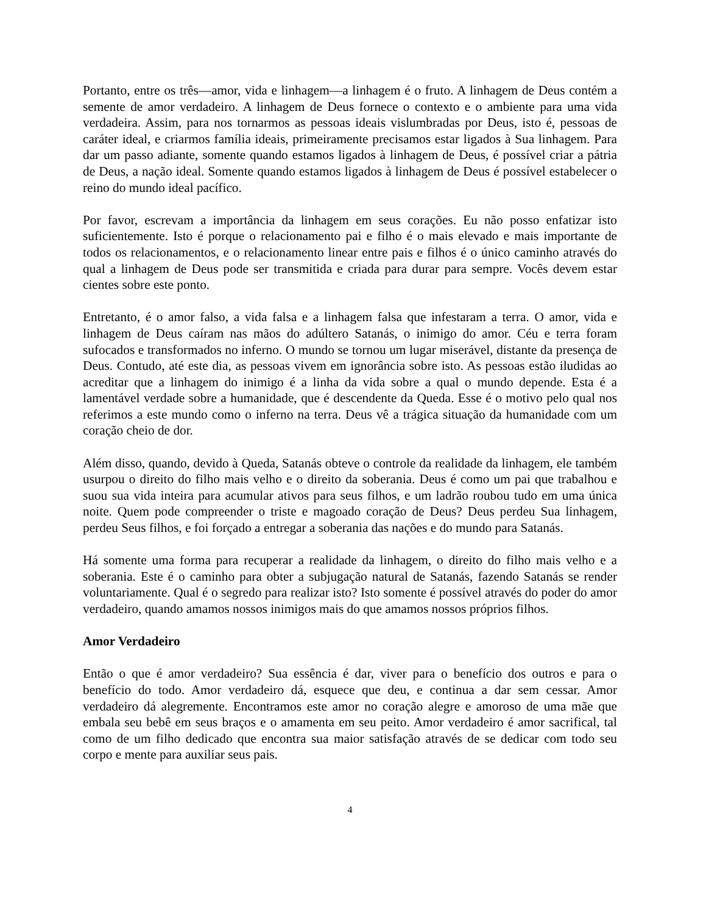Portanto, entre os três—amor, vida e linhagem—a linhagem é o fruto. A linhagem de Deus contém a semente de amor verdadeiro. A linhagem de Deus fornece o contexto e o ambiente para uma vida verdadeira. Assim, para nos tornarmos as pessoas ideais vislumbradas por Deus, isto é, pessoas de caráter ideal, e criarmos família ideais, primeiramente precisamos estar ligados à Sua linhagem. Para dar um passo adiante, somente quando estamos ligados à linhagem de Deus, é possível criar a pátria de Deus, a nação ideal. Somente quando estamos ligados à linhagem de Deus é possível estabelecer o reino do mundo ideal pacífico.
Por favor, escrevam a importância da linhagem em seus corações. Eu não posso enfatizar isto suficientemente. Isto é porque o relacionamento pai e filho é o mais elevado e mais importante de todos os relacionamentos, e o relacionamento linear entre pais e filhos é o único caminho através do qual a linhagem de Deus pode ser transmitida e criada para durar para sempre. Vocês devem estar cientes sobre este ponto.
Entretanto, é o amor falso, a vida falsa e a linhagem falsa que infestaram a terra. O amor, vida e linhagem de Deus caíram nas mãos do adúltero Satanás, o inimigo do amor. Céu e terra foram sufocados e transformados no inferno. O mundo se tornou um lugar miserável, distante da presença de Deus. Contudo, até este dia, as pessoas vivem em ignorância sobre isto. As pessoas estão iludidas ao acreditar que a linhagem do inimigo é a linha da vida sobre a qual o mundo depende. Esta é a lamentável verdade sobre a humanidade, que é descendente da Queda. Esse é o motivo pelo qual nos referimos a este mundo como o inferno na terra. Deus vê a trágica situação da humanidade com um coração cheio de dor.
Além disso, quando, devido à Queda, Satanás obteve o controle da realidade da linhagem, ele também usurpou o direito do filho mais velho e o direito da soberania. Deus é como um pai que trabalhou e suou sua vida inteira para acumular ativos para seus filhos, e um ladrão roubou tudo em uma única noite. Quem pode compreender o triste e magoado coração de Deus? Deus perdeu Sua linhagem, perdeu Seus filhos, e foi forçado a entregar a soberania das nações e do mundo para Satanás.
Há somente uma forma para recuperar a realidade da linhagem, o direito do filho mais velho e a soberania. Este é o caminho para obter a subjugação natural de Satanás, fazendo Satanás se render voluntariamente. Qual é o segredo para realizar isto? Isto somente é possível através do poder do amor verdadeiro, quando amamos nossos inimigos mais do que amamos nossos próprios filhos.
Amor Verdadeiro
Então o que é amor verdadeiro? Sua essência é dar, viver para o benefício dos outros e para o benefício do todo. Amor verdadeiro dá, esquece que deu, e continua a dar sem cessar. Amor verdadeiro dá alegremente. Encontramos este amor no coração alegre e amoroso de uma mãe que embala seu bebê em seus braços e o amamenta em seu peito. Amor verdadeiro é amor sacrifical, tal como de um filho dedicado que encontra sua maior satisfação através de se dedicar com todo seu corpo e mente para auxiliar seus pais.
4